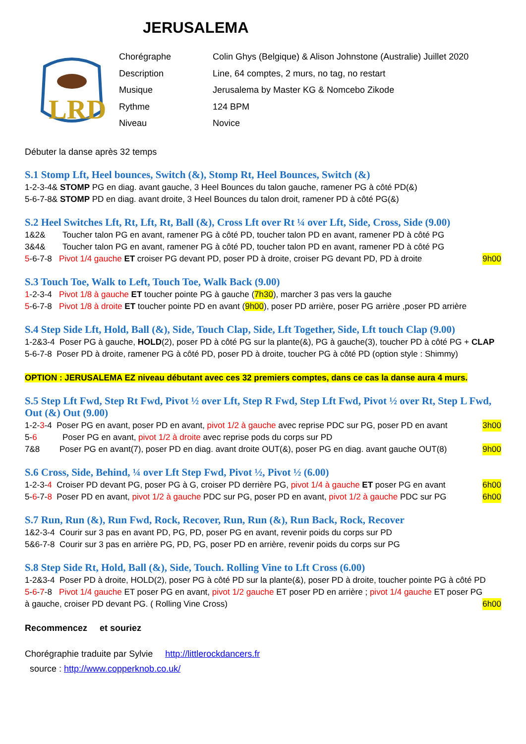JERUSALEMA
LRD
Chorégraphe Colin Ghys (Belgique) & Alison Johnstone (Australie) Juillet 2020 Description Line, 64 comptes, 2 murs, no tag, no restart Musique Jerusalema by Master KG & Nomcebo Zikode Rythme 124 BPM Niveau Novice
Débuter la danse après 32 temps
S.1 Stomp Lft, Heel bounces, Switch (&), Stomp Rt, Heel Bounces, Switch (&)
1-2-3-4& STOMP PG en diag. avant gauche, 3 Heel Bounces du talon gauche, ramener PG à côté PD(&)
5-6-7-8& STOMP PD en diag. avant droite, 3 Heel Bounces du talon droit, ramener PD à côté PG(&)
S.2 Heel Switches Lft, Rt, Lft, Rt, Ball (&), Cross Lft over Rt ¼ over Lft, Side, Cross, Side (9.00)
1&2& Toucher talon PG en avant, ramener PG à côté PD, toucher talon PD en avant, ramener PD à côté PG
3&4& Toucher talon PG en avant, ramener PG à côté PD, toucher talon PD en avant, ramener PD à côté PG
5-6-7-8 Pivot 1/4 gauche ET croiser PG devant PD, poser PD à droite, croiser PG devant PD, PD à droite 9h00
S.3 Touch Toe, Walk to Left, Touch Toe, Walk Back (9.00)
1-2-3-4 Pivot 1/8 à gauche ET toucher pointe PG à gauche (7h30), marcher 3 pas vers la gauche
5-6-7-8 Pivot 1/8 à droite ET toucher pointe PD en avant (9h00), poser PD arrière, poser PG arrière ,poser PD arrière
S.4 Step Side Lft, Hold, Ball (&), Side, Touch Clap, Side, Lft Together, Side, Lft touch Clap (9.00)
1-2&3-4 Poser PG à gauche, HOLD(2), poser PD à côté PG sur la plante(&), PG à gauche(3), toucher PD à côté PG + CLAP
5-6-7-8 Poser PD à droite, ramener PG à côté PD, poser PD à droite, toucher PG à côté PD (option style : Shimmy)
OPTION : JERUSALEMA EZ niveau débutant avec ces 32 premiers comptes, dans ce cas la danse aura 4 murs.
S.5 Step Lft Fwd, Step Rt Fwd, Pivot ½ over Lft, Step R Fwd, Step Lft Fwd, Pivot ½ over Rt, Step L Fwd, Out (&) Out (9.00)
1-2-3-4 Poser PG en avant, poser PD en avant, pivot 1/2 à gauche avec reprise PDC sur PG, poser PD en avant 3h00
5-6 Poser PG en avant, pivot 1/2 à droite avec reprise pods du corps sur PD
7&8 Poser PG en avant(7), poser PD en diag. avant droite OUT(&), poser PG en diag. avant gauche OUT(8) 9h00
S.6 Cross, Side, Behind, ¼ over Lft Step Fwd, Pivot ½, Pivot ½ (6.00)
1-2-3-4 Croiser PD devant PG, poser PG à G, croiser PD derrière PG, pivot 1/4 à gauche ET poser PG en avant 6h00
5-6-7-8 Poser PD en avant, pivot 1/2 à gauche PDC sur PG, poser PD en avant, pivot 1/2 à gauche PDC sur PG 6h00
S.7 Run, Run (&), Run Fwd, Rock, Recover, Run, Run (&), Run Back, Rock, Recover
1&2-3-4 Courir sur 3 pas en avant PD, PG, PD, poser PG en avant, revenir poids du corps sur PD
5&6-7-8 Courir sur 3 pas en arrière PG, PD, PG, poser PD en arrière, revenir poids du corps sur PG
S.8 Step Side Rt, Hold, Ball (&), Side, Touch. Rolling Vine to Lft Cross (6.00)
1-2&3-4 Poser PD à droite, HOLD(2), poser PG à côté PD sur la plante(&), poser PD à droite, toucher pointe PG à côté PD
5-6-7-8 Pivot 1/4 gauche ET poser PG en avant, pivot 1/2 gauche ET poser PD en arrière ; pivot 1/4 gauche ET poser PG
à gauche, croiser PD devant PG. ( Rolling Vine Cross) 6h00
Recommencez et souriez
Chorégraphie traduite par Sylvie http://littlerockdancers.fr
source : http://www.copperknob.co.uk/